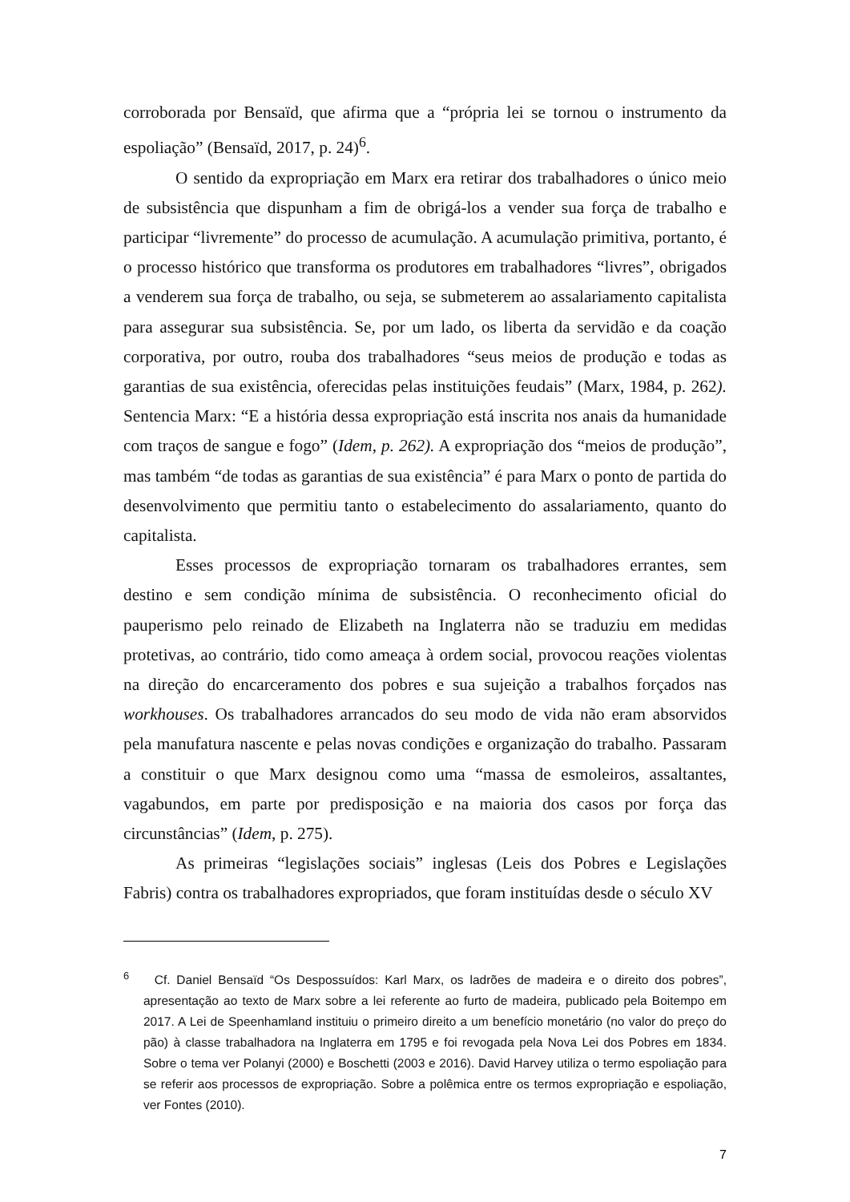corroborada por Bensaïd, que afirma que a “própria lei se tornou o instrumento da espoliação” (Bensaïd, 2017, p. 24)<sup>6</sup>.
O sentido da expropriação em Marx era retirar dos trabalhadores o único meio de subsistência que dispunham a fim de obrigá-los a vender sua força de trabalho e participar “livremente” do processo de acumulação. A acumulação primitiva, portanto, é o processo histórico que transforma os produtores em trabalhadores “livres”, obrigados a venderem sua força de trabalho, ou seja, se submeterem ao assalariamento capitalista para assegurar sua subsistência. Se, por um lado, os liberta da servidão e da coação corporativa, por outro, rouba dos trabalhadores “seus meios de produção e todas as garantias de sua existência, oferecidas pelas instituições feudais” (Marx, 1984, p. 262). Sentencia Marx: “E a história dessa expropriação está inscrita nos anais da humanidade com traços de sangue e fogo” (Idem, p. 262). A expropriação dos “meios de produção”, mas também “de todas as garantias de sua existência” é para Marx o ponto de partida do desenvolvimento que permitiu tanto o estabelecimento do assalariamento, quanto do capitalista.
Esses processos de expropriação tornaram os trabalhadores errantes, sem destino e sem condição mínima de subsistência. O reconhecimento oficial do pauperismo pelo reinado de Elizabeth na Inglaterra não se traduziu em medidas protetivas, ao contrário, tido como ameaça à ordem social, provocou reações violentas na direção do encarceramento dos pobres e sua sujeição a trabalhos forçados nas workhouses. Os trabalhadores arrancados do seu modo de vida não eram absorvidos pela manufatura nascente e pelas novas condições e organização do trabalho. Passaram a constituir o que Marx designou como uma “massa de esmoleiros, assaltantes, vagabundos, em parte por predisposição e na maioria dos casos por força das circunstâncias” (Idem, p. 275).
As primeiras “legislações sociais” inglesas (Leis dos Pobres e Legislações Fabris) contra os trabalhadores expropriados, que foram instituídas desde o século XV
<sup>6</sup> Cf. Daniel Bensaïd “Os Despossuídos: Karl Marx, os ladrões de madeira e o direito dos pobres”, apresentação ao texto de Marx sobre a lei referente ao furto de madeira, publicado pela Boitempo em 2017. A Lei de Speenhamland instituiu o primeiro direito a um benefício monetário (no valor do preço do pão) à classe trabalhadora na Inglaterra em 1795 e foi revogada pela Nova Lei dos Pobres em 1834. Sobre o tema ver Polanyi (2000) e Boschetti (2003 e 2016). David Harvey utiliza o termo espoliação para se referir aos processos de expropriação. Sobre a polêmica entre os termos expropriação e espoliação, ver Fontes (2010).
7